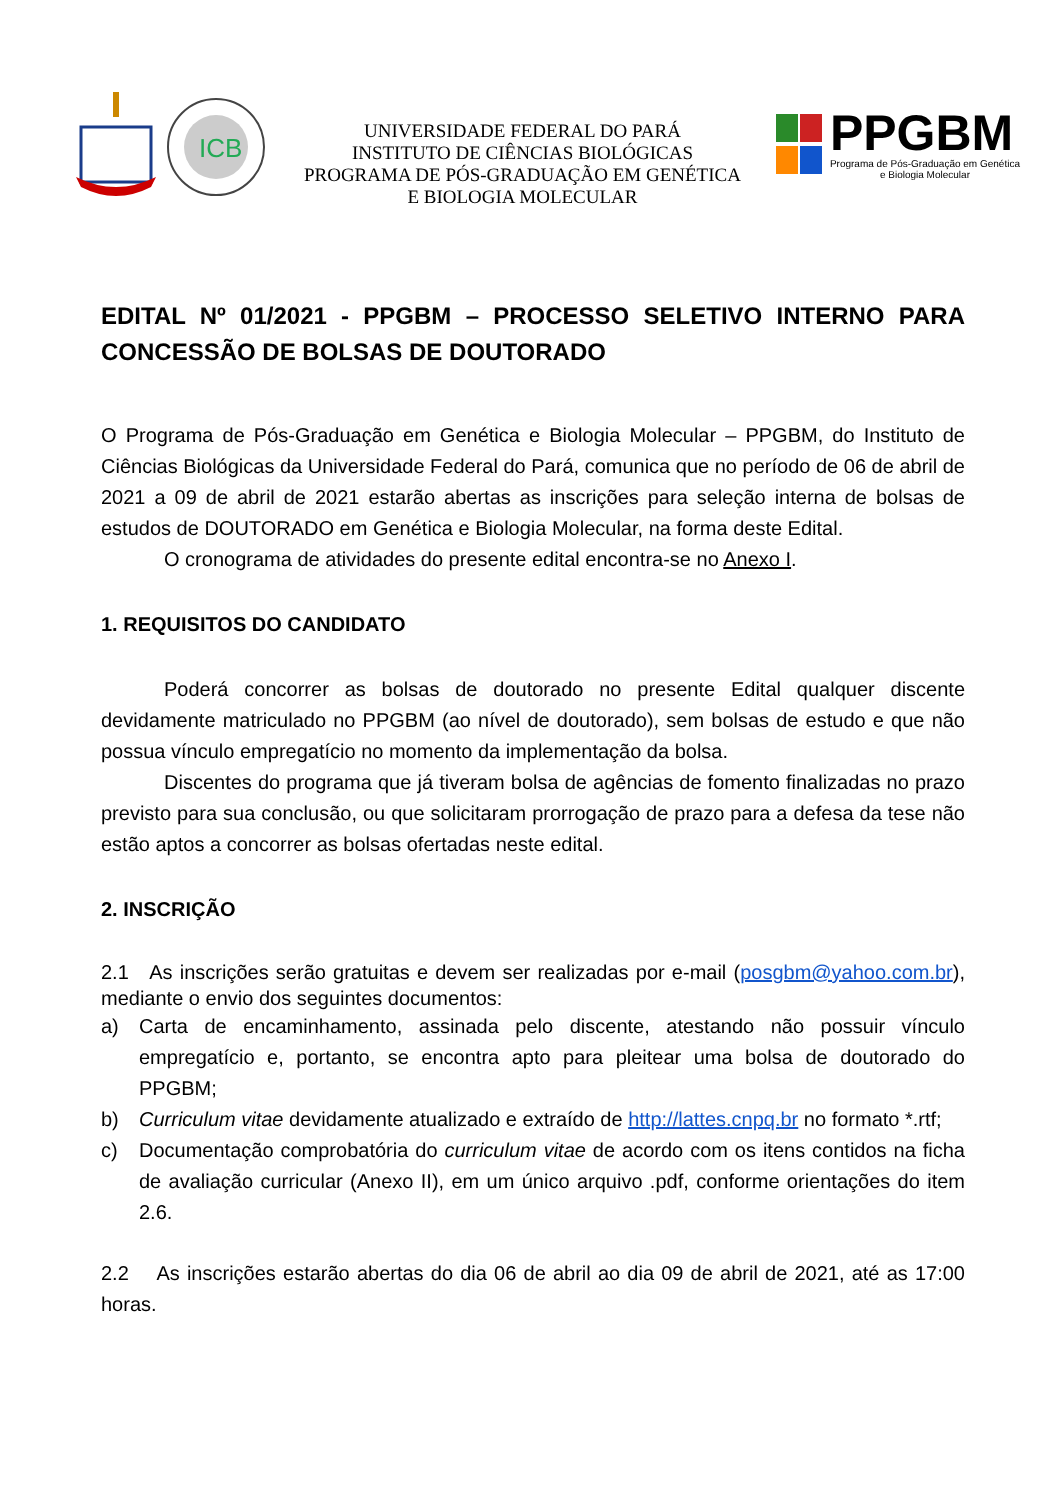ICB
UNIVERSIDADE FEDERAL DO PARÁ
INSTITUTO DE CIÊNCIAS BIOLÓGICAS
PROGRAMA DE PÓS-GRADUAÇÃO EM GENÉTICA
E BIOLOGIA MOLECULAR
PPGBM
Programa de Pós-Graduação em Genética
e Biologia Molecular
EDITAL Nº 01/2021 - PPGBM – PROCESSO SELETIVO INTERNO PARA CONCESSÃO DE BOLSAS DE DOUTORADO
O Programa de Pós-Graduação em Genética e Biologia Molecular – PPGBM, do Instituto de Ciências Biológicas da Universidade Federal do Pará, comunica que no período de 06 de abril de 2021 a 09 de abril de 2021 estarão abertas as inscrições para seleção interna de bolsas de estudos de DOUTORADO em Genética e Biologia Molecular, na forma deste Edital.
O cronograma de atividades do presente edital encontra-se no Anexo I.
1. REQUISITOS DO CANDIDATO
Poderá concorrer as bolsas de doutorado no presente Edital qualquer discente devidamente matriculado no PPGBM (ao nível de doutorado), sem bolsas de estudo e que não possua vínculo empregatício no momento da implementação da bolsa.
Discentes do programa que já tiveram bolsa de agências de fomento finalizadas no prazo previsto para sua conclusão, ou que solicitaram prorrogação de prazo para a defesa da tese não estão aptos a concorrer as bolsas ofertadas neste edital.
2. INSCRIÇÃO
2.1 As inscrições serão gratuitas e devem ser realizadas por e-mail (posgbm@yahoo.com.br), mediante o envio dos seguintes documentos:
a) Carta de encaminhamento, assinada pelo discente, atestando não possuir vínculo empregatício e, portanto, se encontra apto para pleitear uma bolsa de doutorado do PPGBM;
b) Curriculum vitae devidamente atualizado e extraído de http://lattes.cnpq.br no formato *.rtf;
c) Documentação comprobatória do curriculum vitae de acordo com os itens contidos na ficha de avaliação curricular (Anexo II), em um único arquivo .pdf, conforme orientações do item 2.6.
2.2 As inscrições estarão abertas do dia 06 de abril ao dia 09 de abril de 2021, até as 17:00 horas.